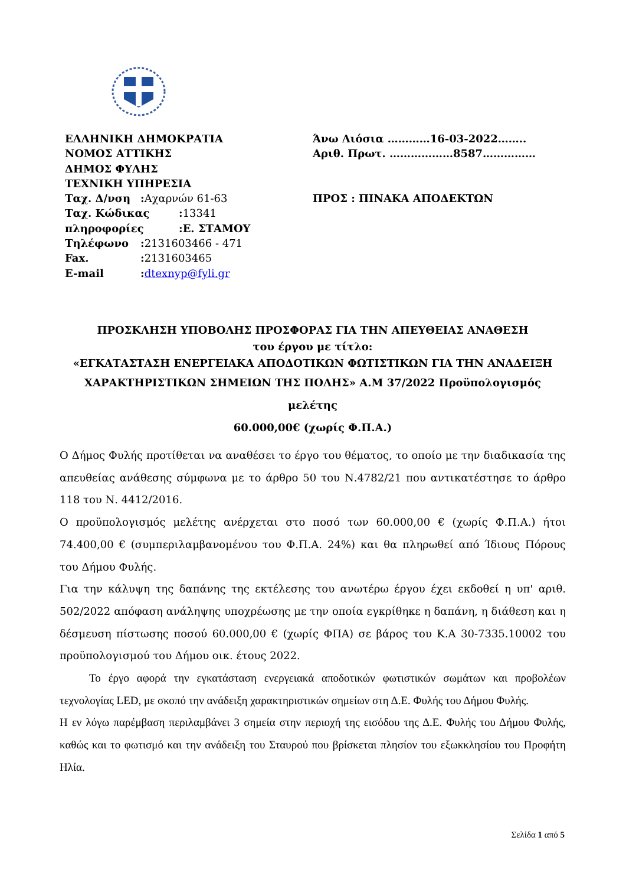ΕΛΛΗΝΙΚΗ ΔΗΜΟΚΡΑΤΙΑ
ΝΟΜΟΣ ΑΤΤΙΚΗΣ
ΔΗΜΟΣ ΦΥΛΗΣ
ΤΕΧΝΙΚΗ ΥΠΗΡΕΣΙΑ
Ταχ. Δ/νση:Αχαρνών 61-63
Ταχ. Κώδικας:13341
πληροφορίες:Ε. ΣΤΑΜΟΥ
Τηλέφωνο:2131603466 - 471
Fax.:2131603465
E-mail:dtexnyp@fyli.gr
Άνω Λιόσια …………16-03-2022……..
Αριθ. Πρωτ. ………………8587……………
ΠΡΟΣ : ΠΙΝΑΚΑ ΑΠΟΔΕΚΤΩΝ
ΠΡΟΣΚΛΗΣΗ ΥΠΟΒΟΛΗΣ ΠΡΟΣΦΟΡΑΣ ΓΙΑ ΤΗΝ ΑΠΕΥΘΕΙΑΣ ΑΝΑΘΕΣΗ
του έργου με τίτλο:
«ΕΓΚΑΤΑΣΤΑΣΗ ΕΝΕΡΓΕΙΑΚΑ ΑΠΟΔΟΤΙΚΩΝ ΦΩΤΙΣΤΙΚΩΝ ΓΙΑ ΤΗΝ ΑΝΑΔΕΙΞΗ
ΧΑΡΑΚΤΗΡΙΣΤΙΚΩΝ ΣΗΜΕΙΩΝ ΤΗΣ ΠΟΛΗΣ» Α.Μ 37/2022 Προϋπολογισμός μελέτης
60.000,00€ (χωρίς Φ.Π.Α.)
Ο Δήμος Φυλής προτίθεται να αναθέσει το έργο του θέματος, το οποίο με την διαδικασία της απευθείας ανάθεσης σύμφωνα με το άρθρο 50 του Ν.4782/21 που αντικατέστησε το άρθρο 118 του Ν. 4412/2016.
Ο προϋπολογισμός μελέτης ανέρχεται στο ποσό των 60.000,00 € (χωρίς Φ.Π.Α.) ήτοι 74.400,00 € (συμπεριλαμβανομένου του Φ.Π.Α. 24%) και θα πληρωθεί από Ίδιους Πόρους του Δήμου Φυλής.
Για την κάλυψη της δαπάνης της εκτέλεσης του ανωτέρω έργου έχει εκδοθεί η υπ' αριθ. 502/2022 απόφαση ανάληψης υποχρέωσης με την οποία εγκρίθηκε η δαπάνη, η διάθεση και η δέσμευση πίστωσης ποσού 60.000,00 € (χωρίς ΦΠΑ) σε βάρος του Κ.Α 30-7335.10002 του προϋπολογισμού του Δήμου οικ. έτους 2022.
Το έργο αφορά την εγκατάσταση ενεργειακά αποδοτικών φωτιστικών σωμάτων και προβολέων τεχνολογίας LED, με σκοπό την ανάδειξη χαρακτηριστικών σημείων στη Δ.Ε. Φυλής του Δήμου Φυλής.
Η εν λόγω παρέμβαση περιλαμβάνει 3 σημεία στην περιοχή της εισόδου της Δ.Ε. Φυλής του Δήμου Φυλής, καθώς και το φωτισμό και την ανάδειξη του Σταυρού που βρίσκεται πλησίον του εξωκκλησίου του Προφήτη Ηλία.
Σελίδα 1 από 5